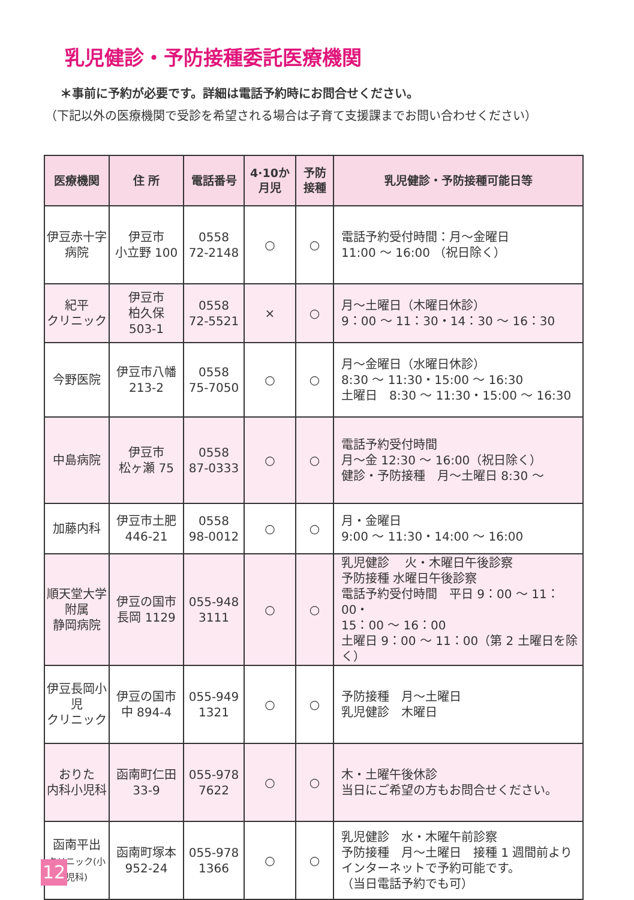乳児健診・予防接種委託医療機関
＊事前に予約が必要です。詳細は電話予約時にお問合せください。
（下記以外の医療機関で受診を希望される場合は子育て支援課までお問い合わせください）
| 医療機関 | 住 所 | 電話番号 | 4·10か 月児 | 予防 接種 | 乳児健診・予防接種可能日等 |
| --- | --- | --- | --- | --- | --- |
| 伊豆赤十字 病院 | 伊豆市 小立野 100 | 0558 72-2148 | ○ | ○ | 電話予約受付時間：月～金曜日 11:00 ～ 16:00 （祝日除く） |
| 紀平 クリニック | 伊豆市 柏久保 503-1 | 0558 72-5521 | × | ○ | 月～土曜日（木曜日休診） 9：00 ～ 11：30・14：30 ～ 16：30 |
| 今野医院 | 伊豆市八幡 213-2 | 0558 75-7050 | ○ | ○ | 月～金曜日（水曜日休診） 8:30 ～ 11:30・15:00 ～ 16:30 土曜日 8:30 ～ 11:30・15:00 ～ 16:30 |
| 中島病院 | 伊豆市 松ヶ瀬 75 | 0558 87-0333 | ○ | ○ | 電話予約受付時間 月～金 12:30 ～ 16:00（祝日除く） 健診・予防接種 月～土曜日 8:30 ～ |
| 加藤内科 | 伊豆市土肥 446-21 | 0558 98-0012 | ○ | ○ | 月・金曜日 9:00 ～ 11:30・14:00 ～ 16:00 |
| 順天堂大学 附属 静岡病院 | 伊豆の国市 長岡 1129 | 055-948 3111 | ○ | ○ | 乳児健診 火・木曜日午後診察 予防接種 水曜日午後診察 電話予約受付時間 平日 9：00 ～ 11：00・ 15：00 ～ 16：00 土曜日 9：00 ～ 11：00（第 2 土曜日を除く） |
| 伊豆長岡小児 クリニック | 伊豆の国市 中 894-4 | 055-949 1321 | ○ | ○ | 予防接種 月～土曜日 乳児健診 木曜日 |
| おりた 内科小児科 | 函南町仁田 33-9 | 055-978 7622 | ○ | ○ | 木・土曜午後休診 当日にご希望の方もお問合せください。 |
| 函南平出 クリニック(小児科) | 函南町塚本 952-24 | 055-978 1366 | ○ | ○ | 乳児健診 水・木曜午前診察 予防接種 月～土曜日 接種 1 週間前より インターネットで予約可能です。 （当日電話予約でも可） |
12